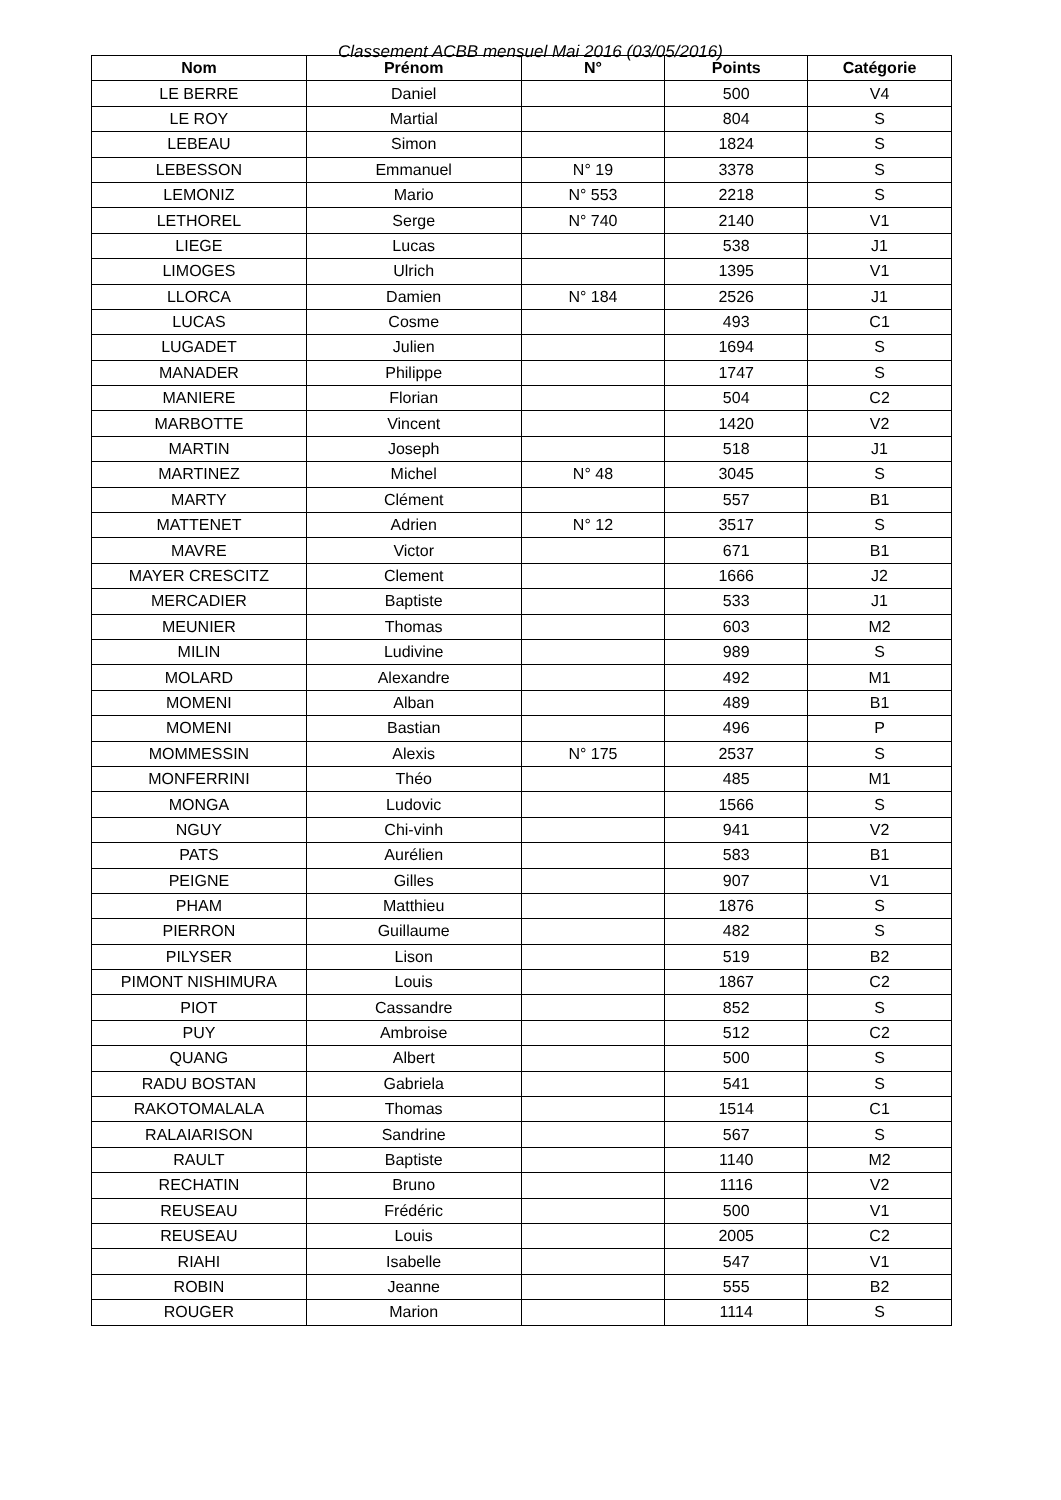Classement ACBB mensuel Mai 2016 (03/05/2016)
| Nom | Prénom | N° | Points | Catégorie |
| --- | --- | --- | --- | --- |
| LE BERRE | Daniel | | 500 | V4 |
| LE ROY | Martial | | 804 | S |
| LEBEAU | Simon | | 1824 | S |
| LEBESSON | Emmanuel | N° 19 | 3378 | S |
| LEMONIZ | Mario | N° 553 | 2218 | S |
| LETHOREL | Serge | N° 740 | 2140 | V1 |
| LIEGE | Lucas | | 538 | J1 |
| LIMOGES | Ulrich | | 1395 | V1 |
| LLORCA | Damien | N° 184 | 2526 | J1 |
| LUCAS | Cosme | | 493 | C1 |
| LUGADET | Julien | | 1694 | S |
| MANADER | Philippe | | 1747 | S |
| MANIERE | Florian | | 504 | C2 |
| MARBOTTE | Vincent | | 1420 | V2 |
| MARTIN | Joseph | | 518 | J1 |
| MARTINEZ | Michel | N° 48 | 3045 | S |
| MARTY | Clément | | 557 | B1 |
| MATTENET | Adrien | N° 12 | 3517 | S |
| MAVRE | Victor | | 671 | B1 |
| MAYER CRESCITZ | Clement | | 1666 | J2 |
| MERCADIER | Baptiste | | 533 | J1 |
| MEUNIER | Thomas | | 603 | M2 |
| MILIN | Ludivine | | 989 | S |
| MOLARD | Alexandre | | 492 | M1 |
| MOMENI | Alban | | 489 | B1 |
| MOMENI | Bastian | | 496 | P |
| MOMMESSIN | Alexis | N° 175 | 2537 | S |
| MONFERRINI | Théo | | 485 | M1 |
| MONGA | Ludovic | | 1566 | S |
| NGUY | Chi-vinh | | 941 | V2 |
| PATS | Aurélien | | 583 | B1 |
| PEIGNE | Gilles | | 907 | V1 |
| PHAM | Matthieu | | 1876 | S |
| PIERRON | Guillaume | | 482 | S |
| PILYSER | Lison | | 519 | B2 |
| PIMONT NISHIMURA | Louis | | 1867 | C2 |
| PIOT | Cassandre | | 852 | S |
| PUY | Ambroise | | 512 | C2 |
| QUANG | Albert | | 500 | S |
| RADU BOSTAN | Gabriela | | 541 | S |
| RAKOTOMALALA | Thomas | | 1514 | C1 |
| RALAIARISON | Sandrine | | 567 | S |
| RAULT | Baptiste | | 1140 | M2 |
| RECHATIN | Bruno | | 1116 | V2 |
| REUSEAU | Frédéric | | 500 | V1 |
| REUSEAU | Louis | | 2005 | C2 |
| RIAHI | Isabelle | | 547 | V1 |
| ROBIN | Jeanne | | 555 | B2 |
| ROUGER | Marion | | 1114 | S |